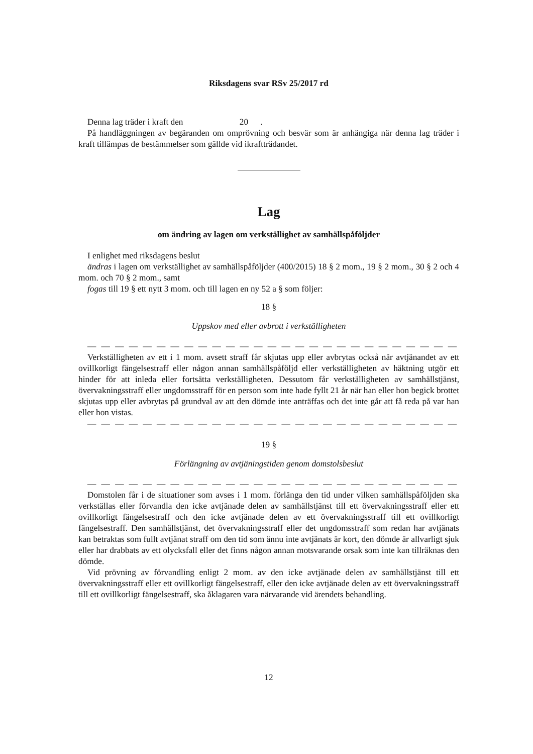Riksdagens svar RSv 25/2017 rd
Denna lag träder i kraft den 20 .
På handläggningen av begäranden om omprövning och besvär som är anhängiga när denna lag träder i kraft tillämpas de bestämmelser som gällde vid ikraftträdandet.
Lag
om ändring av lagen om verkställighet av samhällspåföljder
I enlighet med riksdagens beslut
ändras i lagen om verkställighet av samhällspåföljder (400/2015) 18 § 2 mom., 19 § 2 mom., 30 § 2 och 4 mom. och 70 § 2 mom., samt
fogas till 19 § ett nytt 3 mom. och till lagen en ny 52 a § som följer:
18 §
Uppskov med eller avbrott i verkställigheten
— — — — — — — — — — — — — — — — — — — — — — — — — — —
Verkställigheten av ett i 1 mom. avsett straff får skjutas upp eller avbrytas också när avtjänandet av ett ovillkorligt fängelsestraff eller någon annan samhällspåföljd eller verkställigheten av häktning utgör ett hinder för att inleda eller fortsätta verkställigheten. Dessutom får verkställigheten av samhällstjänst, övervakningsstraff eller ungdomsstraff för en person som inte hade fyllt 21 år när han eller hon begick brottet skjutas upp eller avbrytas på grundval av att den dömde inte anträffas och det inte går att få reda på var han eller hon vistas.
— — — — — — — — — — — — — — — — — — — — — — — — — — —
19 §
Förlängning av avtjäningstiden genom domstolsbeslut
— — — — — — — — — — — — — — — — — — — — — — — — — — —
Domstolen får i de situationer som avses i 1 mom. förlänga den tid under vilken samhällspåföljden ska verkställas eller förvandla den icke avtjänade delen av samhällstjänst till ett övervakningsstraff eller ett ovillkorligt fängelsestraff och den icke avtjänade delen av ett övervakningsstraff till ett ovillkorligt fängelsestraff. Den samhällstjänst, det övervakningsstraff eller det ungdomsstraff som redan har avtjänats kan betraktas som fullt avtjänat straff om den tid som ännu inte avtjänats är kort, den dömde är allvarligt sjuk eller har drabbats av ett olycksfall eller det finns någon annan motsvarande orsak som inte kan tillräknas den dömde.
Vid prövning av förvandling enligt 2 mom. av den icke avtjänade delen av samhällstjänst till ett övervakningsstraff eller ett ovillkorligt fängelsestraff, eller den icke avtjänade delen av ett övervakningsstraff till ett ovillkorligt fängelsestraff, ska åklagaren vara närvarande vid ärendets behandling.
12